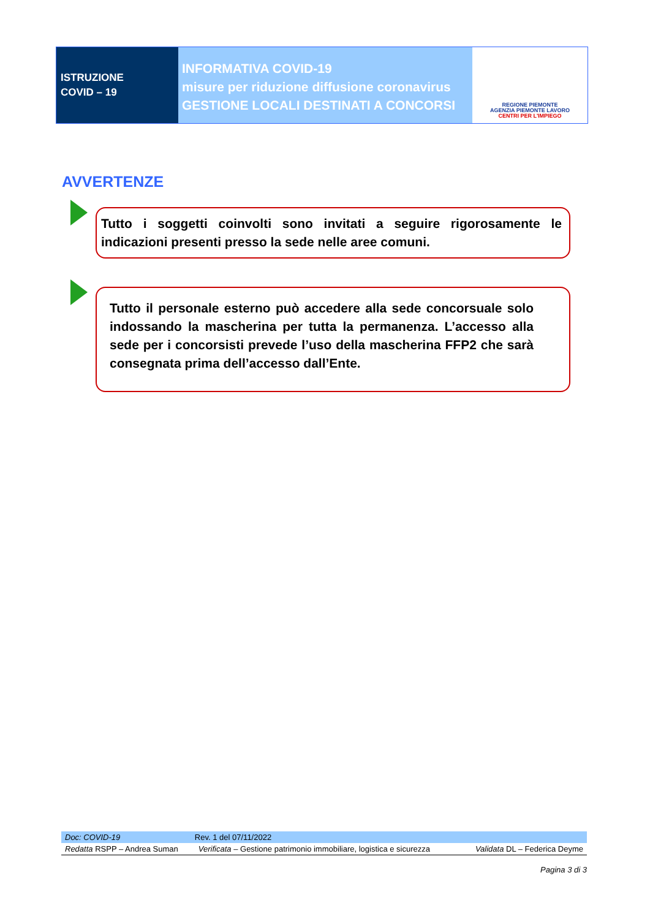ISTRUZIONE
COVID – 19
INFORMATIVA COVID-19
misure per riduzione diffusione coronavirus
GESTIONE LOCALI DESTINATI A CONCORSI
REGIONE PIEMONTE
AGENZIA PIEMONTE LAVORO
CENTRI PER L'IMPIEGO
AVVERTENZE
Tutto i soggetti coinvolti sono invitati a seguire rigorosamente le indicazioni presenti presso la sede nelle aree comuni.
Tutto il personale esterno può accedere alla sede concorsuale solo indossando la mascherina per tutta la permanenza. L’accesso alla sede per i concorsisti prevede l’uso della mascherina FFP2 che sarà consegnata prima dell’accesso dall’Ente.
| Doc: COVID-19 | Rev. 1 del 07/11/2022 | |
| Redatta RSPP – Andrea Suman | Verificata – Gestione patrimonio immobiliare, logistica e sicurezza | Validata DL – Federica Deyme |
Pagina 3 di 3